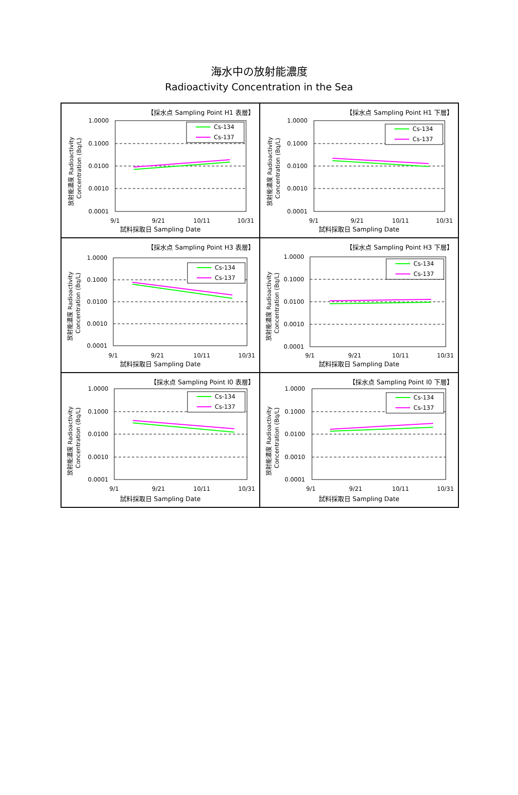海水中の放射能濃度
Radioactivity Concentration in the Sea
【採水点 Sampling Point H1 表層】
1.0000
0.1000
0.0100
0.0010
0.0001
9/1
9/21
10/11
10/31
放射能濃度 Radioactivity
Concentration (Bq/L)
Cs-134
Cs-137
試料採取日 Sampling Date
【採水点 Sampling Point H1 下層】
1.0000
0.1000
0.0100
0.0010
0.0001
9/1
9/21
10/11
10/31
放射能濃度 Radioactivity
Concentration (Bq/L)
Cs-134
Cs-137
試料採取日 Sampling Date
【採水点 Sampling Point H3 表層】
1.0000
0.1000
0.0100
0.0010
0.0001
9/1
9/21
10/11
10/31
放射能濃度 Radioactivity
Concentration (Bq/L)
Cs-134
Cs-137
試料採取日 Sampling Date
【採水点 Sampling Point H3 下層】
1.0000
0.1000
0.0100
0.0010
0.0001
9/1
9/21
10/11
10/31
放射能濃度 Radioactivity
Concentration (Bq/L)
Cs-134
Cs-137
試料採取日 Sampling Date
【採水点 Sampling Point I0 表層】
1.0000
0.1000
0.0100
0.0010
0.0001
9/1
9/21
10/11
10/31
放射能濃度 Radioactivity
Concentration (Bq/L)
Cs-134
Cs-137
試料採取日 Sampling Date
【採水点 Sampling Point I0 下層】
1.0000
0.1000
0.0100
0.0010
0.0001
9/1
9/21
10/11
10/31
放射能濃度 Radioactivity
Concentration (Bq/L)
Cs-134
Cs-137
試料採取日 Sampling Date